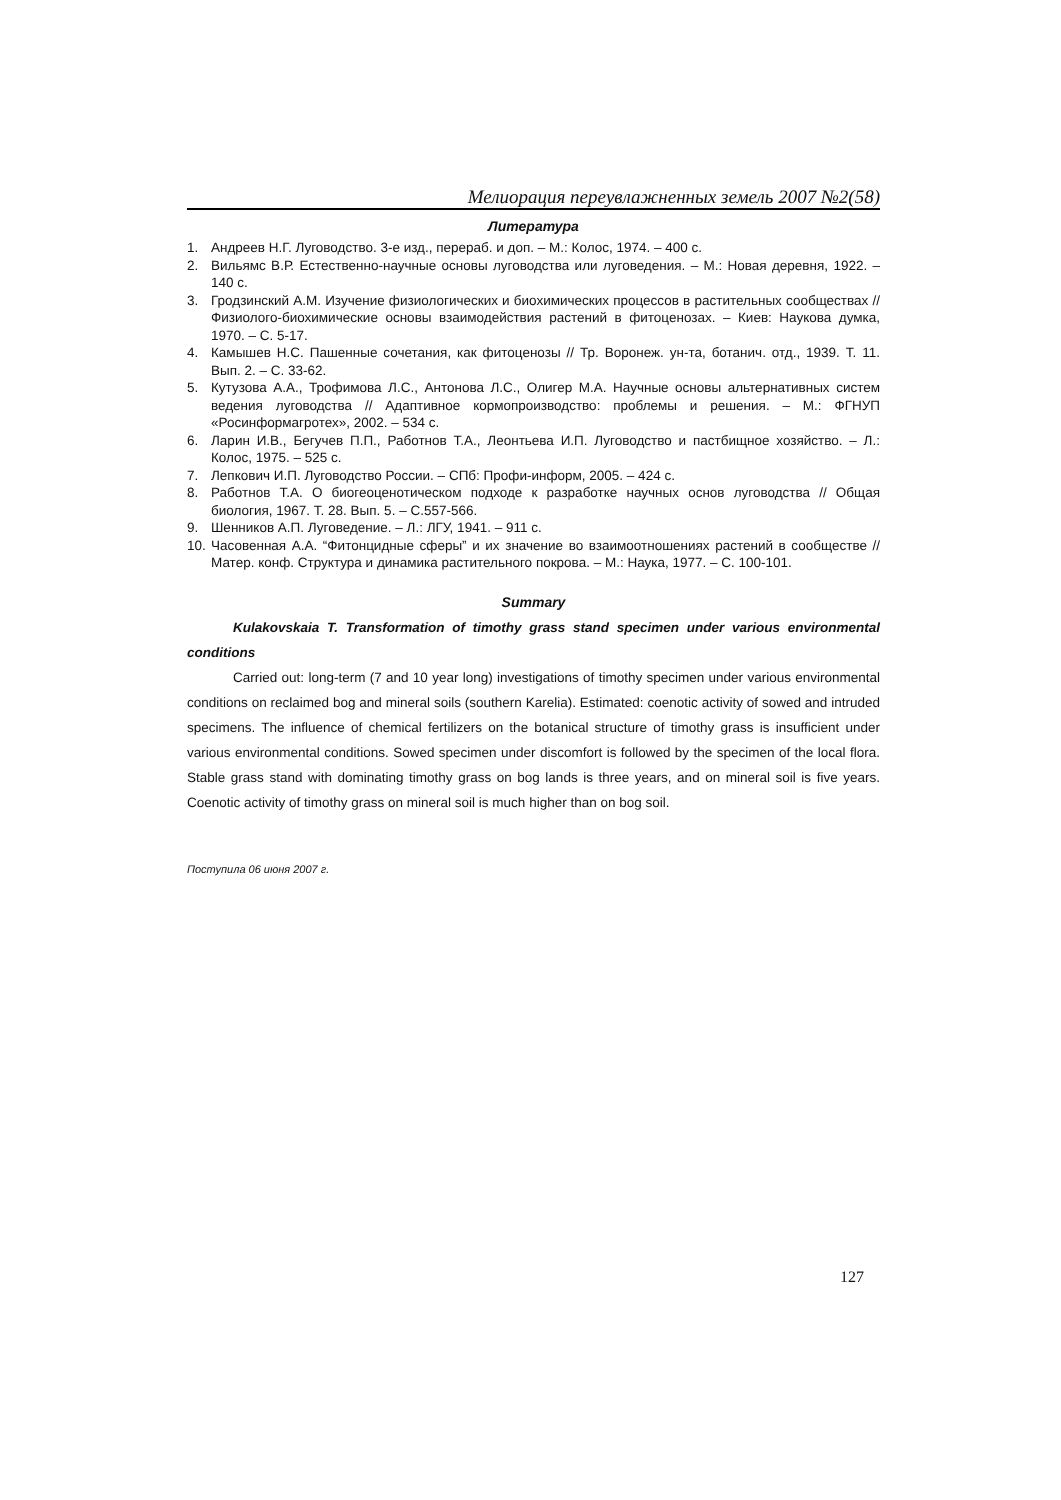Мелиорация переувлажненных земель 2007 №2(58)
Литература
1. Андреев Н.Г. Луговодство. 3-е изд., перераб. и доп. – М.: Колос, 1974. – 400 с.
2. Вильямс В.Р. Естественно-научные основы луговодства или луговедения. – М.: Новая деревня, 1922. – 140 с.
3. Гродзинский А.М. Изучение физиологических и биохимических процессов в растительных сообществах // Физиолого-биохимические основы взаимодействия растений в фитоценозах. – Киев: Наукова думка, 1970. – С. 5-17.
4. Камышев Н.С. Пашенные сочетания, как фитоценозы // Тр. Воронеж. ун-та, ботанич. отд., 1939. Т. 11. Вып. 2. – С. 33-62.
5. Кутузова А.А., Трофимова Л.С., Антонова Л.С., Олигер М.А. Научные основы альтернативных систем ведения луговодства // Адаптивное кормопроизводство: проблемы и решения. – М.: ФГНУП «Росинформагротех», 2002. – 534 с.
6. Ларин И.В., Бегучев П.П., Работнов Т.А., Леонтьева И.П. Луговодство и пастбищное хозяйство. – Л.: Колос, 1975. – 525 с.
7. Лепкович И.П. Луговодство России. – СПб: Профи-информ, 2005. – 424 с.
8. Работнов Т.А. О биогеоценотическом подходе к разработке научных основ луговодства // Общая биология, 1967. Т. 28. Вып. 5. – С.557-566.
9. Шенников А.П. Луговедение. – Л.: ЛГУ, 1941. – 911 с.
10. Часовенная А.А. “Фитонцидные сферы” и их значение во взаимоотношениях растений в сообществе // Матер. конф. Структура и динамика растительного покрова. – М.: Наука, 1977. – С. 100-101.
Summary
Kulakovskaia T. Transformation of timothy grass stand specimen under various environmental conditions
Carried out: long-term (7 and 10 year long) investigations of timothy specimen under various environmental conditions on reclaimed bog and mineral soils (southern Karelia). Estimated: coenotic activity of sowed and intruded specimens. The influence of chemical fertilizers on the botanical structure of timothy grass is insufficient under various environmental conditions. Sowed specimen under discomfort is followed by the specimen of the local flora. Stable grass stand with dominating timothy grass on bog lands is three years, and on mineral soil is five years. Coenotic activity of timothy grass on mineral soil is much higher than on bog soil.
Поступила 06 июня 2007 г.
127